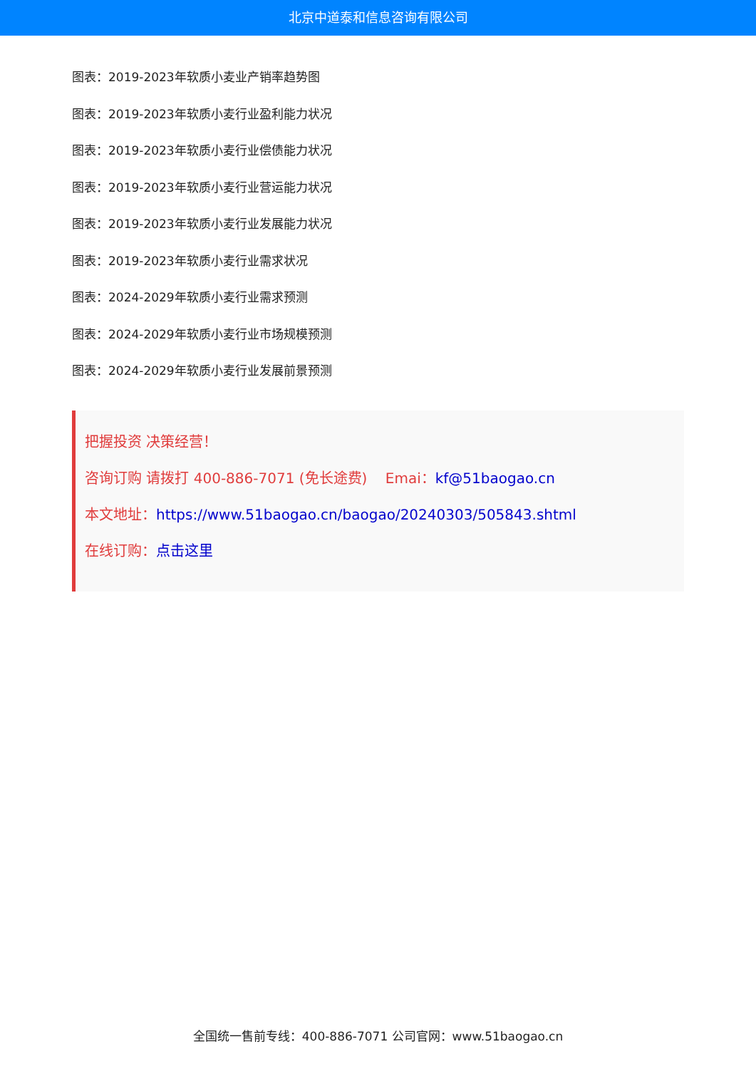北京中道泰和信息咨询有限公司
图表：2019-2023年软质小麦业产销率趋势图
图表：2019-2023年软质小麦行业盈利能力状况
图表：2019-2023年软质小麦行业偿债能力状况
图表：2019-2023年软质小麦行业营运能力状况
图表：2019-2023年软质小麦行业发展能力状况
图表：2019-2023年软质小麦行业需求状况
图表：2024-2029年软质小麦行业需求预测
图表：2024-2029年软质小麦行业市场规模预测
图表：2024-2029年软质小麦行业发展前景预测
把握投资 决策经营！
咨询订购 请拨打 400-886-7071 (免长途费) Emai：kf@51baogao.cn
本文地址：https://www.51baogao.cn/baogao/20240303/505843.shtml
在线订购：点击这里
全国统一售前专线：400-886-7071 公司官网：www.51baogao.cn